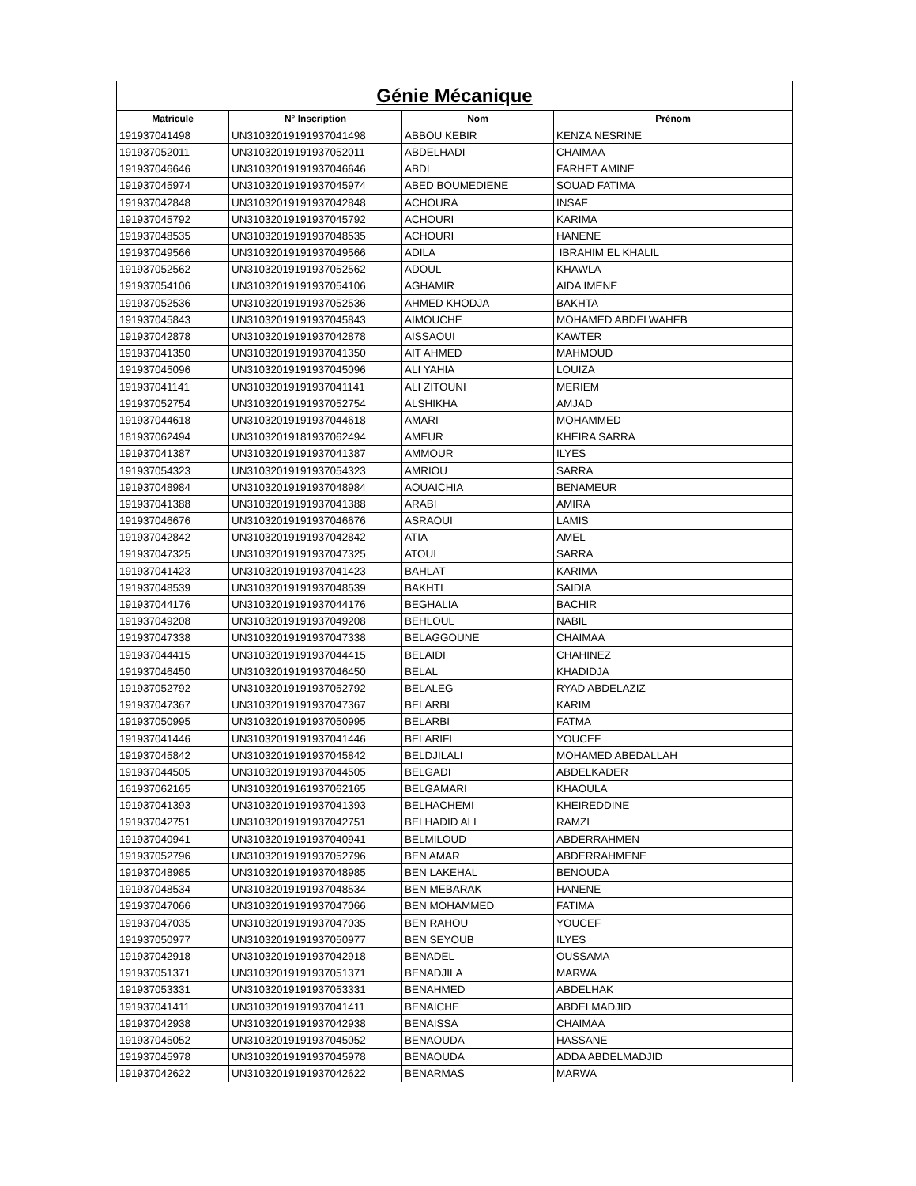| Génie Mécanique | | | |
| --- | --- | --- | --- |
| Matricule | N° Inscription | Nom | Prénom |
| 191937041498 | UN31032019191937041498 | ABBOU KEBIR | KENZA NESRINE |
| 191937052011 | UN31032019191937052011 | ABDELHADI | CHAIMAA |
| 191937046646 | UN31032019191937046646 | ABDI | FARHET AMINE |
| 191937045974 | UN31032019191937045974 | ABED BOUMEDIENE | SOUAD FATIMA |
| 191937042848 | UN31032019191937042848 | ACHOURA | INSAF |
| 191937045792 | UN31032019191937045792 | ACHOURI | KARIMA |
| 191937048535 | UN31032019191937048535 | ACHOURI | HANENE |
| 191937049566 | UN31032019191937049566 | ADILA | IBRAHIM EL KHALIL |
| 191937052562 | UN31032019191937052562 | ADOUL | KHAWLA |
| 191937054106 | UN31032019191937054106 | AGHAMIR | AIDA IMENE |
| 191937052536 | UN31032019191937052536 | AHMED KHODJA | BAKHTA |
| 191937045843 | UN31032019191937045843 | AIMOUCHE | MOHAMED ABDELWAHEB |
| 191937042878 | UN31032019191937042878 | AISSAOUI | KAWTER |
| 191937041350 | UN31032019191937041350 | AIT AHMED | MAHMOUD |
| 191937045096 | UN31032019191937045096 | ALI YAHIA | LOUIZA |
| 191937041141 | UN31032019191937041141 | ALI ZITOUNI | MERIEM |
| 191937052754 | UN31032019191937052754 | ALSHIKHA | AMJAD |
| 191937044618 | UN31032019191937044618 | AMARI | MOHAMMED |
| 181937062494 | UN31032019181937062494 | AMEUR | KHEIRA SARRA |
| 191937041387 | UN31032019191937041387 | AMMOUR | ILYES |
| 191937054323 | UN31032019191937054323 | AMRIOU | SARRA |
| 191937048984 | UN31032019191937048984 | AOUAICHIA | BENAMEUR |
| 191937041388 | UN31032019191937041388 | ARABI | AMIRA |
| 191937046676 | UN31032019191937046676 | ASRAOUI | LAMIS |
| 191937042842 | UN31032019191937042842 | ATIA | AMEL |
| 191937047325 | UN31032019191937047325 | ATOUI | SARRA |
| 191937041423 | UN31032019191937041423 | BAHLAT | KARIMA |
| 191937048539 | UN31032019191937048539 | BAKHTI | SAIDIA |
| 191937044176 | UN31032019191937044176 | BEGHALIA | BACHIR |
| 191937049208 | UN31032019191937049208 | BEHLOUL | NABIL |
| 191937047338 | UN31032019191937047338 | BELAGGOUNE | CHAIMAA |
| 191937044415 | UN31032019191937044415 | BELAIDI | CHAHINEZ |
| 191937046450 | UN31032019191937046450 | BELAL | KHADIDJA |
| 191937052792 | UN31032019191937052792 | BELALEG | RYAD ABDELAZIZ |
| 191937047367 | UN31032019191937047367 | BELARBI | KARIM |
| 191937050995 | UN31032019191937050995 | BELARBI | FATMA |
| 191937041446 | UN31032019191937041446 | BELARIFI | YOUCEF |
| 191937045842 | UN31032019191937045842 | BELDJILALI | MOHAMED ABEDALLAH |
| 191937044505 | UN31032019191937044505 | BELGADI | ABDELKADER |
| 161937062165 | UN31032019161937062165 | BELGAMARI | KHAOULA |
| 191937041393 | UN31032019191937041393 | BELHACHEMI | KHEIREDDINE |
| 191937042751 | UN31032019191937042751 | BELHADID ALI | RAMZI |
| 191937040941 | UN31032019191937040941 | BELMILOUD | ABDERRAHMEN |
| 191937052796 | UN31032019191937052796 | BEN AMAR | ABDERRAHMENE |
| 191937048985 | UN31032019191937048985 | BEN LAKEHAL | BENOUDA |
| 191937048534 | UN31032019191937048534 | BEN MEBARAK | HANENE |
| 191937047066 | UN31032019191937047066 | BEN MOHAMMED | FATIMA |
| 191937047035 | UN31032019191937047035 | BEN RAHOU | YOUCEF |
| 191937050977 | UN31032019191937050977 | BEN SEYOUB | ILYES |
| 191937042918 | UN31032019191937042918 | BENADEL | OUSSAMA |
| 191937051371 | UN31032019191937051371 | BENADJILA | MARWA |
| 191937053331 | UN31032019191937053331 | BENAHMED | ABDELHAK |
| 191937041411 | UN31032019191937041411 | BENAICHE | ABDELMADJID |
| 191937042938 | UN31032019191937042938 | BENAISSA | CHAIMAA |
| 191937045052 | UN31032019191937045052 | BENAOUDA | HASSANE |
| 191937045978 | UN31032019191937045978 | BENAOUDA | ADDA ABDELMADJID |
| 191937042622 | UN31032019191937042622 | BENARMAS | MARWA |